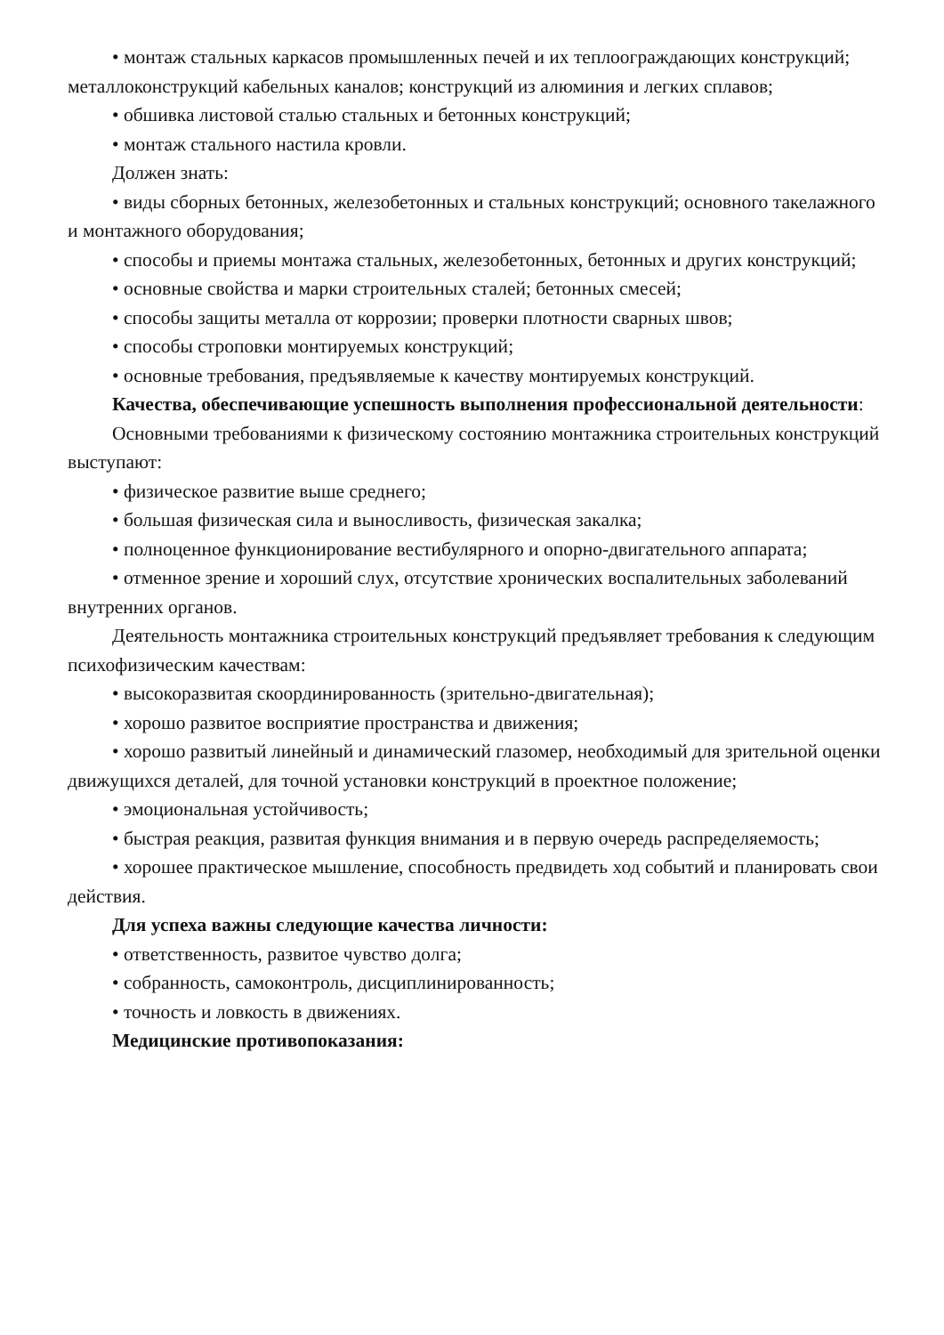• монтаж стальных каркасов промышленных печей и их теплоограждающих конструкций; металлоконструкций кабельных каналов; конструкций из алюминия и легких сплавов;
• обшивка листовой сталью стальных и бетонных конструкций;
• монтаж стального настила кровли.
Должен знать:
• виды сборных бетонных, железобетонных и стальных конструкций; основного такелажного и монтажного оборудования;
• способы и приемы монтажа стальных, железобетонных, бетонных и других конструкций;
• основные свойства и марки строительных сталей; бетонных смесей;
• способы защиты металла от коррозии; проверки плотности сварных швов;
• способы строповки монтируемых конструкций;
• основные требования, предъявляемые к качеству монтируемых конструкций.
Качества, обеспечивающие успешность выполнения профессиональной деятельности:
Основными требованиями к физическому состоянию монтажника строительных конструкций выступают:
• физическое развитие выше среднего;
• большая физическая сила и выносливость, физическая закалка;
• полноценное функционирование вестибулярного и опорно-двигательного аппарата;
• отменное зрение и хороший слух, отсутствие хронических воспалительных заболеваний внутренних органов.
Деятельность монтажника строительных конструкций предъявляет требования к следующим психофизическим качествам:
• высокоразвитая скоординированность (зрительно-двигательная);
• хорошо развитое восприятие пространства и движения;
• хорошо развитый линейный и динамический глазомер, необходимый для зрительной оценки движущихся деталей, для точной установки конструкций в проектное положение;
• эмоциональная устойчивость;
• быстрая реакция, развитая функция внимания и в первую очередь распределяемость;
• хорошее практическое мышление, способность предвидеть ход событий и планировать свои действия.
Для успеха важны следующие качества личности:
• ответственность, развитое чувство долга;
• собранность, самоконтроль, дисциплинированность;
• точность и ловкость в движениях.
Медицинские противопоказания: